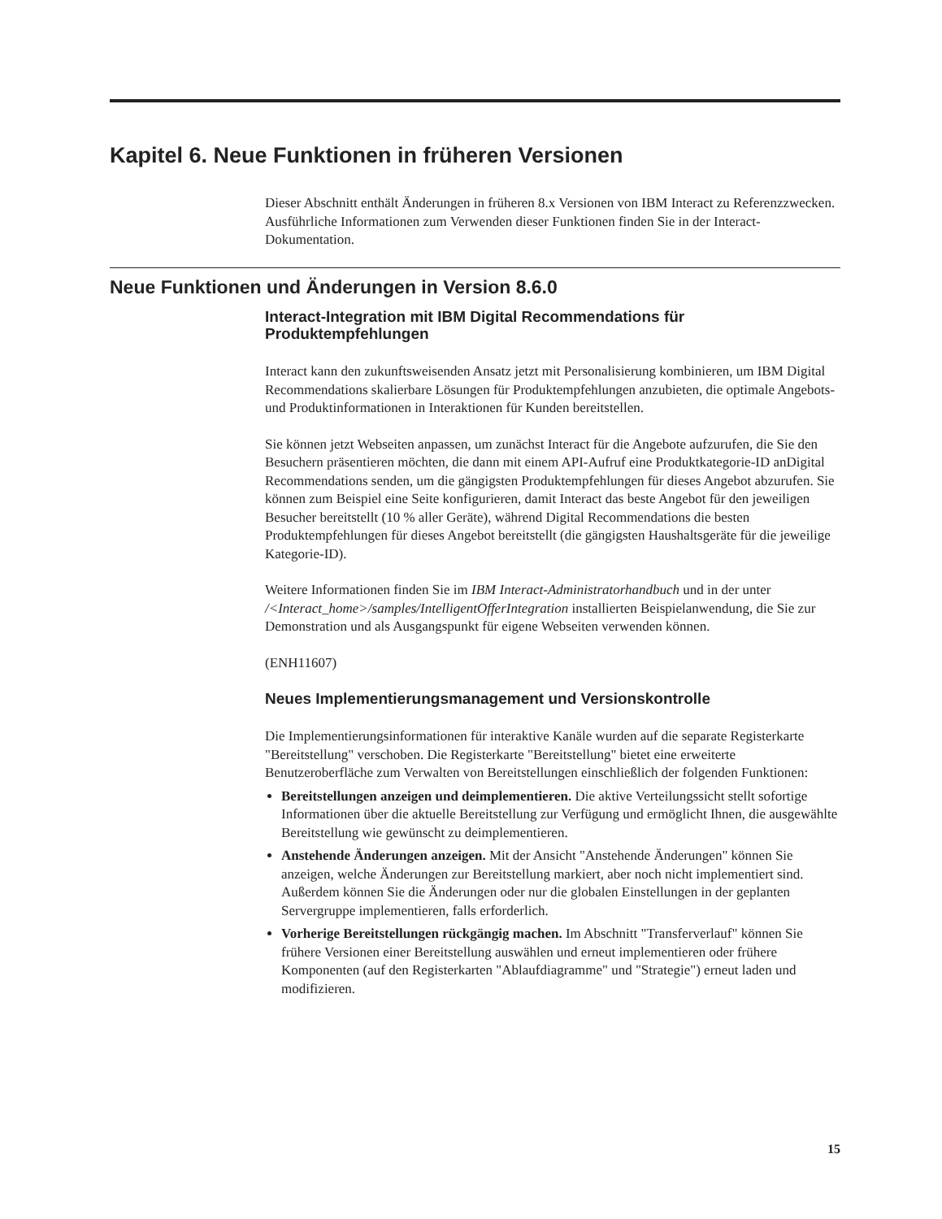Kapitel 6. Neue Funktionen in früheren Versionen
Dieser Abschnitt enthält Änderungen in früheren 8.x Versionen von IBM Interact zu Referenzzwecken. Ausführliche Informationen zum Verwenden dieser Funktionen finden Sie in der Interact-Dokumentation.
Neue Funktionen und Änderungen in Version 8.6.0
Interact-Integration mit IBM Digital Recommendations für Produktempfehlungen
Interact kann den zukunftsweisenden Ansatz jetzt mit Personalisierung kombinieren, um IBM Digital Recommendations skalierbare Lösungen für Produktempfehlungen anzubieten, die optimale Angebots- und Produktinformationen in Interaktionen für Kunden bereitstellen.
Sie können jetzt Webseiten anpassen, um zunächst Interact für die Angebote aufzurufen, die Sie den Besuchern präsentieren möchten, die dann mit einem API-Aufruf eine Produktkategorie-ID anDigital Recommendations senden, um die gängigsten Produktempfehlungen für dieses Angebot abzurufen. Sie können zum Beispiel eine Seite konfigurieren, damit Interact das beste Angebot für den jeweiligen Besucher bereitstellt (10 % aller Geräte), während Digital Recommendations die besten Produktempfehlungen für dieses Angebot bereitstellt (die gängigsten Haushaltsgeräte für die jeweilige Kategorie-ID).
Weitere Informationen finden Sie im IBM Interact-Administratorhandbuch und in der unter /<Interact_home>/samples/IntelligentOfferIntegration installierten Beispielanwendung, die Sie zur Demonstration und als Ausgangspunkt für eigene Webseiten verwenden können.
(ENH11607)
Neues Implementierungsmanagement und Versionskontrolle
Die Implementierungsinformationen für interaktive Kanäle wurden auf die separate Registerkarte "Bereitstellung" verschoben. Die Registerkarte "Bereitstellung" bietet eine erweiterte Benutzeroberfläche zum Verwalten von Bereitstellungen einschließlich der folgenden Funktionen:
Bereitstellungen anzeigen und deimplementieren. Die aktive Verteilungssicht stellt sofortige Informationen über die aktuelle Bereitstellung zur Verfügung und ermöglicht Ihnen, die ausgewählte Bereitstellung wie gewünscht zu deimplementieren.
Anstehende Änderungen anzeigen. Mit der Ansicht "Anstehende Änderungen" können Sie anzeigen, welche Änderungen zur Bereitstellung markiert, aber noch nicht implementiert sind. Außerdem können Sie die Änderungen oder nur die globalen Einstellungen in der geplanten Servergruppe implementieren, falls erforderlich.
Vorherige Bereitstellungen rückgängig machen. Im Abschnitt "Transferverlauf" können Sie frühere Versionen einer Bereitstellung auswählen und erneut implementieren oder frühere Komponenten (auf den Registerkarten "Ablaufdiagramme" und "Strategie") erneut laden und modifizieren.
15